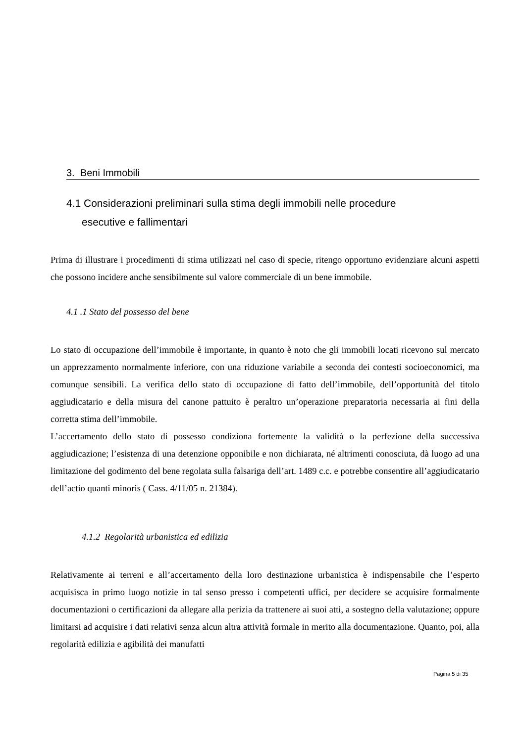3. Beni Immobili
4.1 Considerazioni preliminari sulla stima degli immobili nelle procedure
esecutive e fallimentari
Prima di illustrare i procedimenti di stima utilizzati nel caso di specie, ritengo opportuno evidenziare alcuni aspetti che possono incidere anche sensibilmente sul valore commerciale di un bene immobile.
4.1 .1 Stato del possesso del bene
Lo stato di occupazione dell’immobile è importante, in quanto è noto che gli immobili locati ricevono sul mercato un apprezzamento normalmente inferiore, con una riduzione variabile a seconda dei contesti socioeconomici, ma comunque sensibili. La verifica dello stato di occupazione di fatto dell’immobile, dell’opportunità del titolo aggiudicatario e della misura del canone pattuito è peraltro un’operazione preparatoria necessaria ai fini della corretta stima dell’immobile.
L’accertamento dello stato di possesso condiziona fortemente la validità o la perfezione della successiva aggiudicazione; l’esistenza di una detenzione opponibile e non dichiarata, né altrimenti conosciuta, dà luogo ad una limitazione del godimento del bene regolata sulla falsariga dell’art. 1489 c.c. e potrebbe consentire all’aggiudicatario dell’actio quanti minoris ( Cass. 4/11/05 n. 21384).
4.1.2 Regolarità urbanistica ed edilizia
Relativamente ai terreni e all’accertamento della loro destinazione urbanistica è indispensabile che l’esperto acquisisca in primo luogo notizie in tal senso presso i competenti uffici, per decidere se acquisire formalmente documentazioni o certificazioni da allegare alla perizia da trattenere ai suoi atti, a sostegno della valutazione; oppure limitarsi ad acquisire i dati relativi senza alcun altra attività formale in merito alla documentazione. Quanto, poi, alla regolarità edilizia e agibilità dei manufatti
Pagina 5 di 35